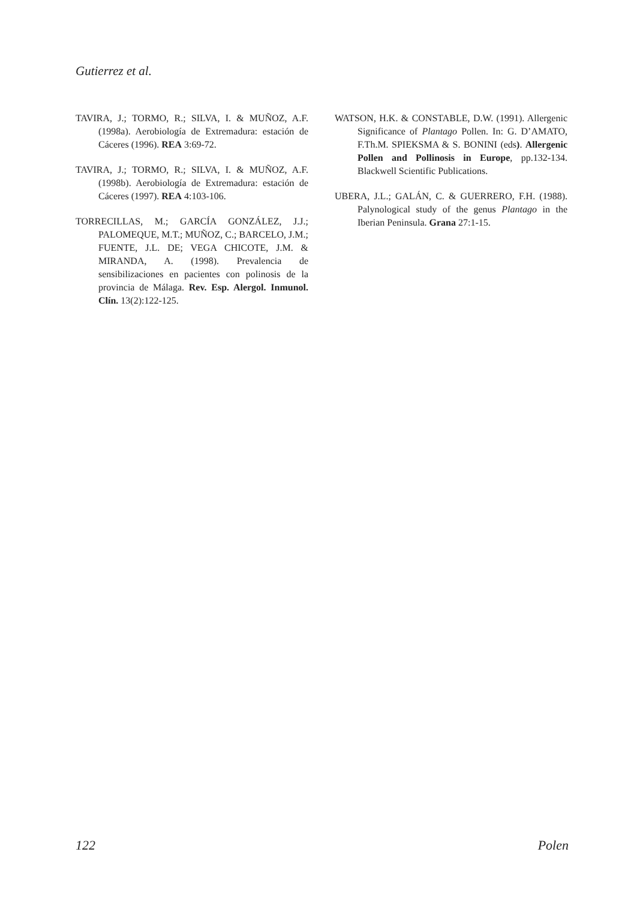Gutierrez et al.
TAVIRA, J.; TORMO, R.; SILVA, I. & MUÑOZ, A.F. (1998a). Aerobiología de Extremadura: estación de Cáceres (1996). REA 3:69-72.
TAVIRA, J.; TORMO, R.; SILVA, I. & MUÑOZ, A.F. (1998b). Aerobiología de Extremadura: estación de Cáceres (1997). REA 4:103-106.
TORRECILLAS, M.; GARCÍA GONZÁLEZ, J.J.; PALOMEQUE, M.T.; MUÑOZ, C.; BARCELO, J.M.; FUENTE, J.L. DE; VEGA CHICOTE, J.M. & MIRANDA, A. (1998). Prevalencia de sensibilizaciones en pacientes con polinosis de la provincia de Málaga. Rev. Esp. Alergol. Inmunol. Clín. 13(2):122-125.
WATSON, H.K. & CONSTABLE, D.W. (1991). Allergenic Significance of Plantago Pollen. In: G. D’AMATO, F.Th.M. SPIEKSMA & S. BONINI (eds). Allergenic Pollen and Pollinosis in Europe, pp.132-134. Blackwell Scientific Publications.
UBERA, J.L.; GALÁN, C. & GUERRERO, F.H. (1988). Palynological study of the genus Plantago in the Iberian Peninsula. Grana 27:1-15.
122 Polen